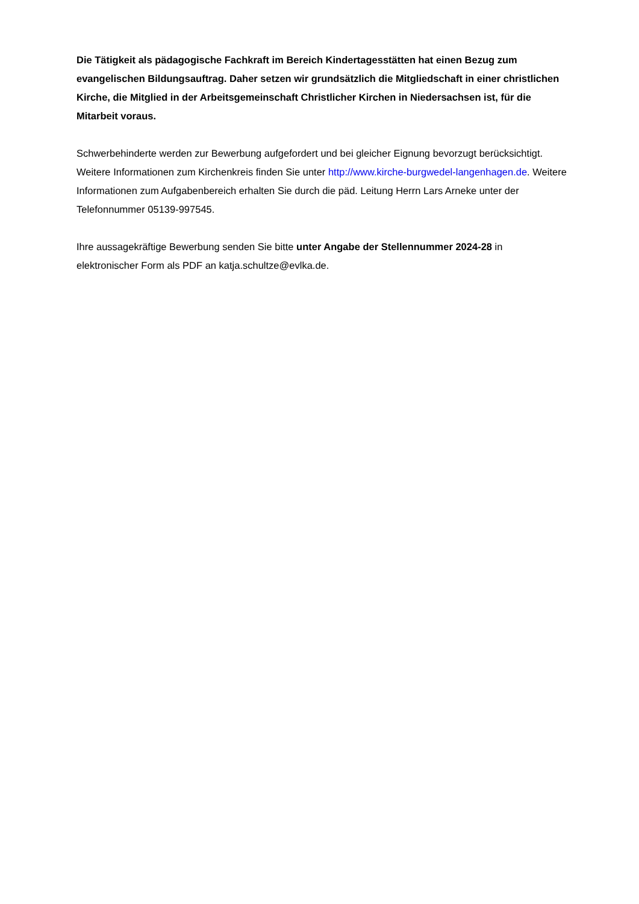Die Tätigkeit als pädagogische Fachkraft im Bereich Kindertagesstätten hat einen Bezug zum evangelischen Bildungsauftrag. Daher setzen wir grundsätzlich die Mitgliedschaft in einer christlichen Kirche, die Mitglied in der Arbeitsgemeinschaft Christlicher Kirchen in Niedersachsen ist, für die Mitarbeit voraus.
Schwerbehinderte werden zur Bewerbung aufgefordert und bei gleicher Eignung bevorzugt berücksichtigt. Weitere Informationen zum Kirchenkreis finden Sie unter http://www.kirche-burgwedel-langenhagen.de. Weitere Informationen zum Aufgabenbereich erhalten Sie durch die päd. Leitung Herrn Lars Arneke unter der Telefonnummer 05139-997545.
Ihre aussagekräftige Bewerbung senden Sie bitte unter Angabe der Stellennummer 2024-28 in elektronischer Form als PDF an katja.schultze@evlka.de.